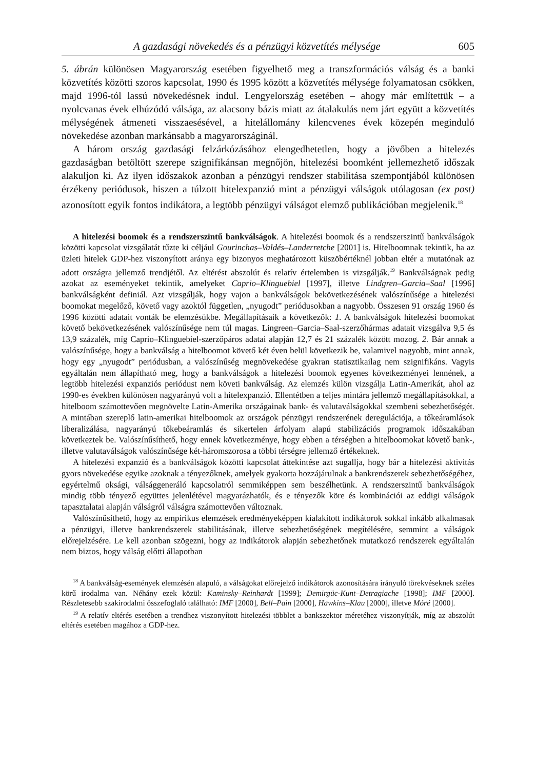A gazdasági növekedés és a pénzügyi közvetítés mélysége 605
5. ábrán különösen Magyarország esetében figyelhető meg a transzformációs válság és a banki közvetítés közötti szoros kapcsolat, 1990 és 1995 között a közvetítés mélysége folyamatosan csökken, majd 1996-tól lassú növekedésnek indul. Lengyelország esetében – ahogy már említettük – a nyolcvanas évek elhúzódó válsága, az alacsony bázis miatt az átalakulás nem járt együtt a közvetítés mélységének átmeneti visszaesésével, a hitelállomány kilencvenes évek közepén meginduló növekedése azonban markánsabb a magyarországinál.
A három ország gazdasági felzárkózásához elengedhetetlen, hogy a jövőben a hitelezés gazdaságban betöltött szerepe szignifikánsan megnőjön, hitelezési boomként jellemezhető időszak alakuljon ki. Az ilyen időszakok azonban a pénzügyi rendszer stabilitása szempontjából különösen érzékeny periódusok, hiszen a túlzott hitelexpanzió mint a pénzügyi válságok utólagosan (ex post) azonosított egyik fontos indikátora, a legtöbb pénzügyi válságot elemző publikációban megjelenik.<sup>18</sup>
A hitelezési boomok és a rendszerszintű bankválságok. A hitelezési boomok és a rendszerszintű bankválságok közötti kapcsolat vizsgálatát tűzte ki céljául Gourinchas–Valdés–Landerretche [2001] is. Hitelboomnak tekintik, ha az üzleti hitelek GDP-hez viszonyított aránya egy bizonyos meghatározott küszöbértéknél jobban eltér a mutatónak az adott országra jellemző trendjétől. Az eltérést abszolút és relatív értelemben is vizsgálják.<sup>19</sup> Bankválságnak pedig azokat az eseményeket tekintik, amelyeket Caprio–Klinguebiel [1997], illetve Lindgren–Garcia–Saal [1996] bankválságként definiál. Azt vizsgálják, hogy vajon a bankválságok bekövetkezésének valószínűsége a hitelezési boomokat megelőző, követő vagy azoktól független, „nyugodt” periódusokban a nagyobb. Összesen 91 ország 1960 és 1996 közötti adatait vonták be elemzésükbe. Megállapításaik a következők: 1. A bankválságok hitelezési boomokat követő bekövetkezésének valószínűsége nem túl magas. Lingreen–Garcia–Saal-szerzőhármas adatait vizsgálva 9,5 és 13,9 százalék, míg Caprio–Klinguebiel-szerzőpáros adatai alapján 12,7 és 21 százalék között mozog. 2. Bár annak a valószínűsége, hogy a bankválság a hitelboomot követő két éven belül következik be, valamivel nagyobb, mint annak, hogy egy „nyugodt” periódusban, a valószínűség megnövekedése gyakran statisztikailag nem szignifikáns. Vagyis egyáltalán nem állapítható meg, hogy a bankválságok a hitelezési boomok egyenes következményei lennének, a legtöbb hitelezési expanziós periódust nem követi bankválság. Az elemzés külön vizsgálja Latin-Amerikát, ahol az 1990-es években különösen nagyarányú volt a hitelexpanzió. Ellentétben a teljes mintára jellemző megállapításokkal, a hitelboom számottevően megnövelte Latin-Amerika országainak bank- és valutaválságokkal szembeni sebezhetőségét. A mintában szereplő latin-amerikai hitelboomok az országok pénzügyi rendszerének deregulációja, a tőkeáramlások liberalizálása, nagyarányú tőkebeáramlás és sikertelen árfolyam alapú stabilizációs programok időszakában következtek be. Valószínűsíthető, hogy ennek következménye, hogy ebben a térségben a hitelboomokat követő bank-, illetve valutaválságok valószínűsége két-háromszorosa a többi térségre jellemző értékeknek.
A hitelezési expanzió és a bankválságok közötti kapcsolat áttekintése azt sugallja, hogy bár a hitelezési aktivitás gyors növekedése egyike azoknak a tényezőknek, amelyek gyakorta hozzájárulnak a bankrendszerek sebezhetőségéhez, egyértelmű oksági, válsággeneráló kapcsolatról semmiképpen sem beszélhetünk. A rendszerszintű bankválságok mindig több tényező együttes jelenlétével magyarázhatók, és e tényezők köre és kombinációi az eddigi válságok tapasztalatai alapján válságról válságra számottevően változnak.
Valószínűsíthető, hogy az empirikus elemzések eredményeképpen kialakított indikátorok sokkal inkább alkalmasak a pénzügyi, illetve bankrendszerek stabilitásának, illetve sebezhetőségének megítélésére, semmint a válságok előrejelzésére. Le kell azonban szögezni, hogy az indikátorok alapján sebezhetőnek mutatkozó rendszerek egyáltalán nem biztos, hogy válság előtti állapotban
<sup>18</sup> A bankválság-események elemzésén alapuló, a válságokat előrejelző indikátorok azonosítására irányuló törekvéseknek széles körű irodalma van. Néhány ezek közül: Kaminsky–Reinhardt [1999]; Demirgüc-Kunt–Detragiache [1998]; IMF [2000]. Részletesebb szakirodalmi összefoglaló található: IMF [2000], Bell–Pain [2000], Hawkins–Klau [2000], illetve Móré [2000].
<sup>19</sup> A relatív eltérés esetében a trendhez viszonyított hitelezési többlet a bankszektor méretéhez viszonyítják, míg az abszolút eltérés esetében magához a GDP-hez.